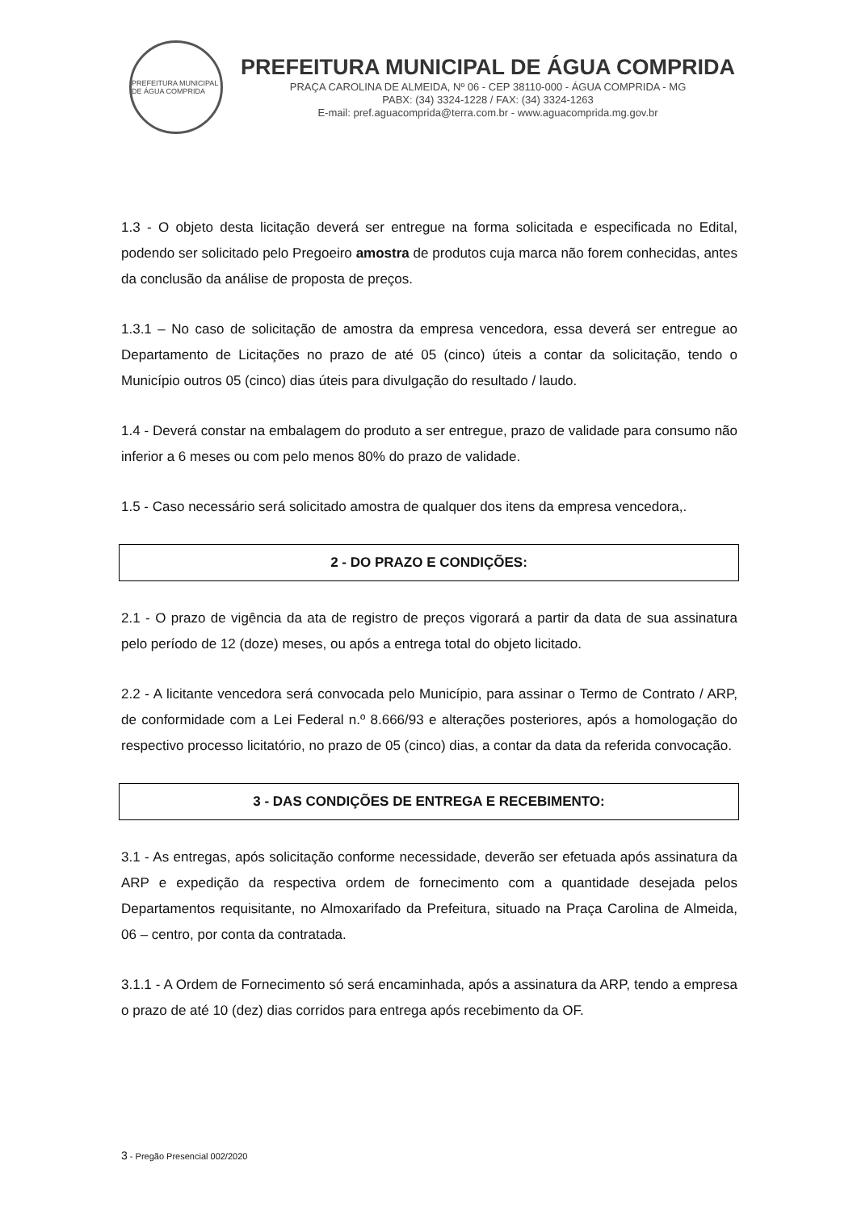PREFEITURA MUNICIPAL DE ÁGUA COMPRIDA
PREFEITURA MUNICIPAL DE ÁGUA COMPRIDA
PRAÇA CAROLINA DE ALMEIDA, Nº 06 - CEP 38110-000 - ÁGUA COMPRIDA - MG
PABX: (34) 3324-1228 / FAX: (34) 3324-1263
E-mail: pref.aguacomprida@terra.com.br - www.aguacomprida.mg.gov.br
1.3 - O objeto desta licitação deverá ser entregue na forma solicitada e especificada no Edital, podendo ser solicitado pelo Pregoeiro amostra de produtos cuja marca não forem conhecidas, antes da conclusão da análise de proposta de preços.
1.3.1 – No caso de solicitação de amostra da empresa vencedora, essa deverá ser entregue ao Departamento de Licitações no prazo de até 05 (cinco) úteis a contar da solicitação, tendo o Município outros 05 (cinco) dias úteis para divulgação do resultado / laudo.
1.4 - Deverá constar na embalagem do produto a ser entregue, prazo de validade para consumo não inferior a 6 meses ou com pelo menos 80% do prazo de validade.
1.5 - Caso necessário será solicitado amostra de qualquer dos itens da empresa vencedora,.
2 - DO PRAZO E CONDIÇÕES:
2.1 - O prazo de vigência da ata de registro de preços vigorará a partir da data de sua assinatura pelo período de 12 (doze) meses, ou após a entrega total do objeto licitado.
2.2 - A licitante vencedora será convocada pelo Município, para assinar o Termo de Contrato / ARP, de conformidade com a Lei Federal n.º 8.666/93 e alterações posteriores, após a homologação do respectivo processo licitatório, no prazo de 05 (cinco) dias, a contar da data da referida convocação.
3 - DAS CONDIÇÕES DE ENTREGA E RECEBIMENTO:
3.1 - As entregas, após solicitação conforme necessidade, deverão ser efetuada após assinatura da ARP e expedição da respectiva ordem de fornecimento com a quantidade desejada pelos Departamentos requisitante, no Almoxarifado da Prefeitura, situado na Praça Carolina de Almeida, 06 – centro, por conta da contratada.
3.1.1 - A Ordem de Fornecimento só será encaminhada, após a assinatura da ARP, tendo a empresa o prazo de até 10 (dez) dias corridos para entrega após recebimento da OF.
3 - Pregão Presencial 002/2020